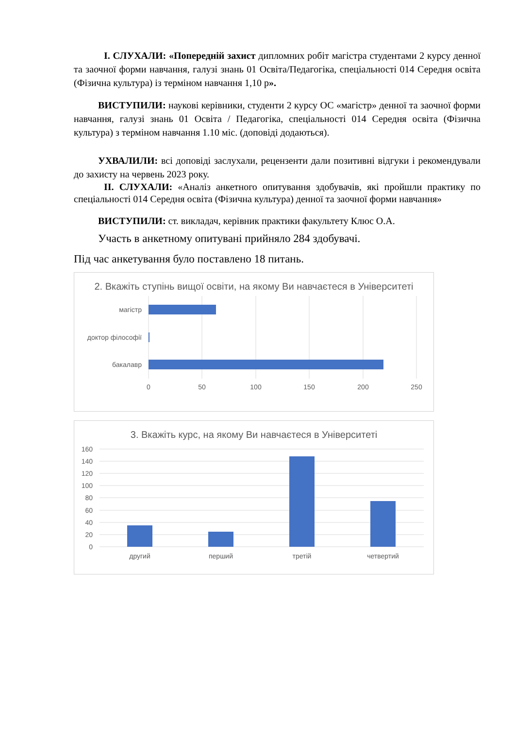І. СЛУХАЛИ: «Попередній захист дипломних робіт магістра студентами 2 курсу денної та заочної форми навчання, галузі знань 01 Освіта/Педагогіка, спеціальності 014 Середня освіта (Фізична культура) із терміном навчання 1,10 р».
ВИСТУПИЛИ: наукові керівники, студенти 2 курсу ОС «магістр» денної та заочної форми навчання, галузі знань 01 Освіта / Педагогіка, спеціальності 014 Середня освіта (Фізична культура) з терміном навчання 1.10 міс. (доповіді додаються).
УХВАЛИЛИ: всі доповіді заслухали, рецензенти дали позитивні відгуки і рекомендували до захисту на червень 2023 року.
ІІ. СЛУХАЛИ: «Аналіз анкетного опитування здобувачів, які пройшли практику по спеціальності 014 Середня освіта (Фізична культура) денної та заочної форми навчання»
ВИСТУПИЛИ: ст. викладач, керівник практики факультету Клюс О.А.
Участь в анкетному опитувані прийняло 284 здобувачі.
Під час анкетування було поставлено 18 питань.
2. Вкажіть ступінь вищої освіти, на якому Ви навчаєтеся в Університеті
магістр
доктор філософії
бакалавр
0
50
100
150
200
250
3. Вкажіть курс, на якому Ви навчаєтеся в Університеті
160
140
120
100
80
60
40
20
0
другий
перший
третій
четвертий